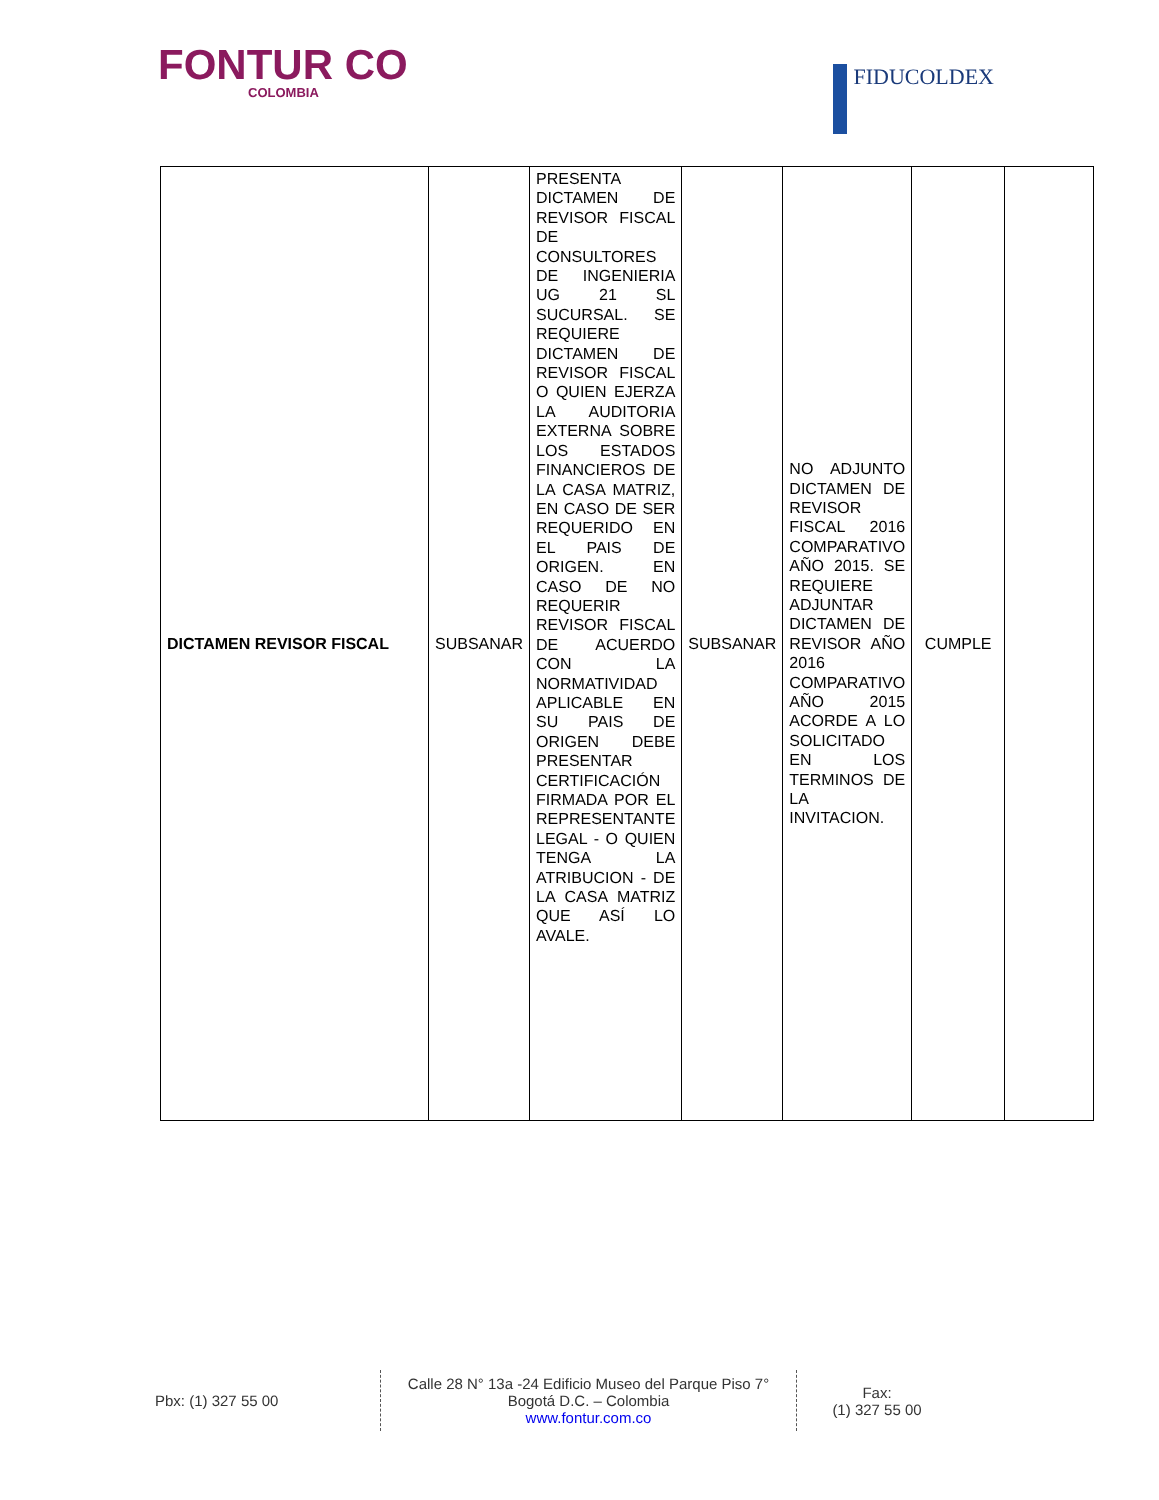FONTUR CO
COLOMBIA
FIDUCOLDEX
| DICTAMEN REVISOR FISCAL | SUBSANAR | PRESENTA DICTAMEN DE REVISOR FISCAL DE CONSULTORES DE INGENIERIA UG 21 SL SUCURSAL. SE REQUIERE DICTAMEN DE REVISOR FISCAL O QUIEN EJERZA LA AUDITORIA EXTERNA SOBRE LOS ESTADOS FINANCIEROS DE LA CASA MATRIZ, EN CASO DE SER REQUERIDO EN EL PAIS DE ORIGEN. EN CASO DE NO REQUERIR REVISOR FISCAL DE ACUERDO CON LA NORMATIVIDAD APLICABLE EN SU PAIS DE ORIGEN DEBE PRESENTAR CERTIFICACIÓN FIRMADA POR EL REPRESENTANTE LEGAL - O QUIEN TENGA LA ATRIBUCION - DE LA CASA MATRIZ QUE ASÍ LO AVALE. | SUBSANAR | NO ADJUNTO DICTAMEN DE REVISOR FISCAL 2016 COMPARATIVO AÑO 2015. SE REQUIERE ADJUNTAR DICTAMEN DE REVISOR AÑO 2016 COMPARATIVO AÑO 2015 ACORDE A LO SOLICITADO EN LOS TERMINOS DE LA INVITACION. | CUMPLE | |
Pbx: (1) 327 55 00
Calle 28 N° 13a -24 Edificio Museo del Parque Piso 7°
Bogotá D.C. – Colombia
www.fontur.com.co
Fax:
(1) 327 55 00